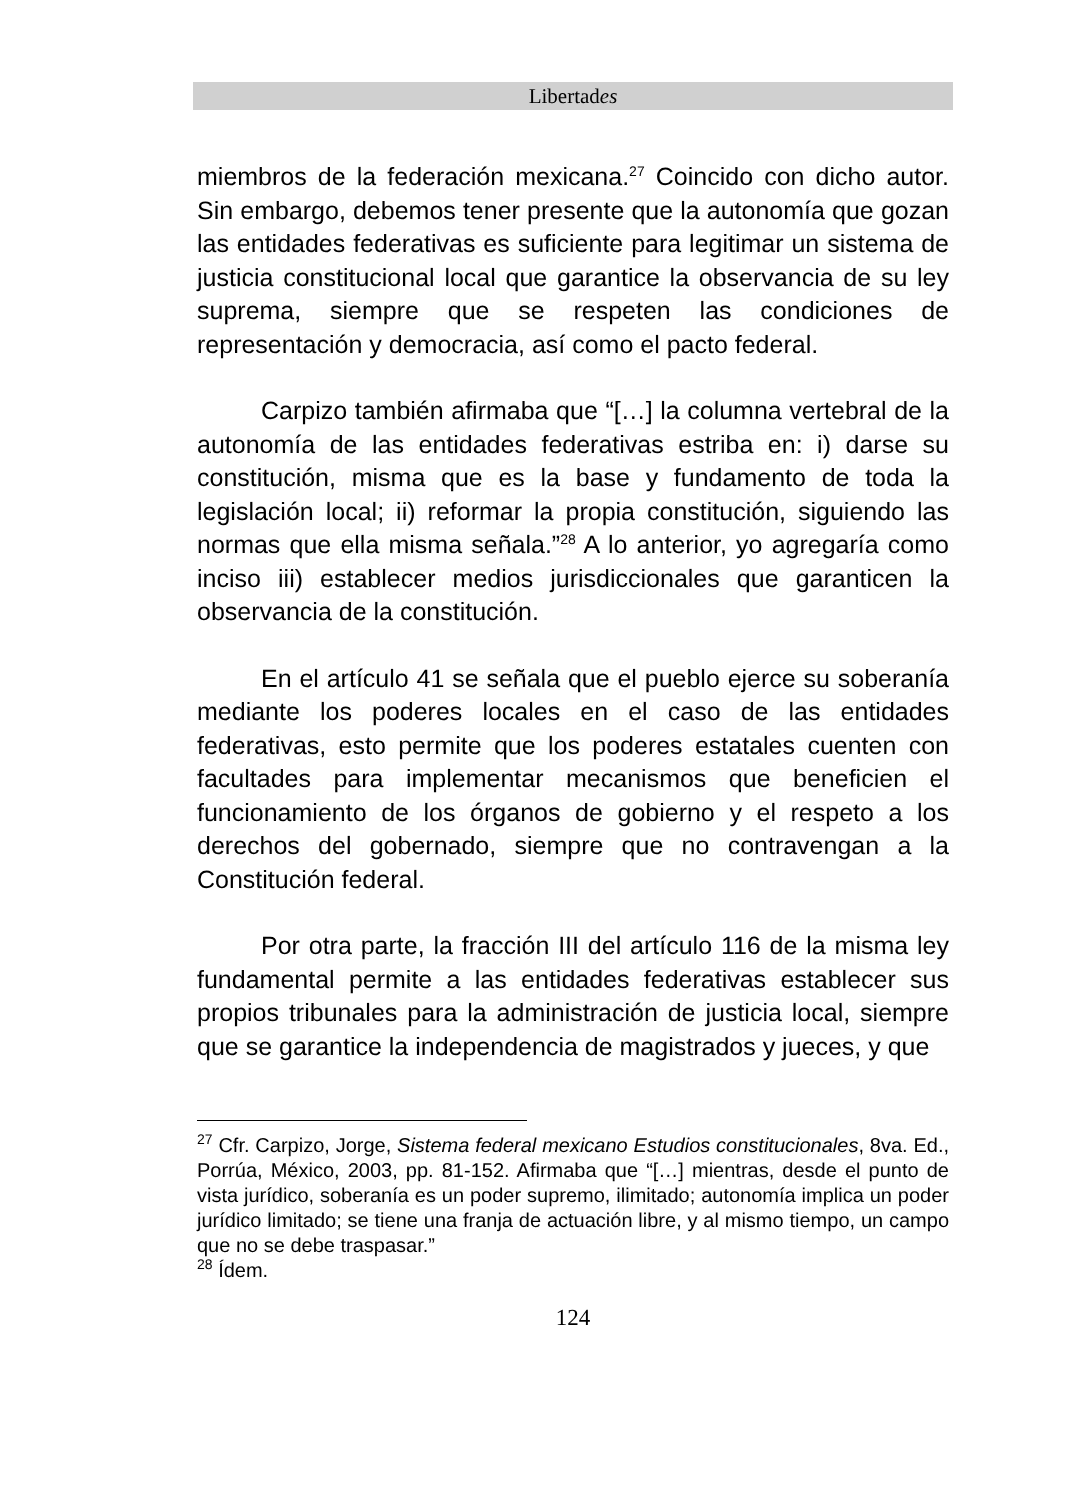Libertades
miembros de la federación mexicana.<sup>27</sup> Coincido con dicho autor. Sin embargo, debemos tener presente que la autonomía que gozan las entidades federativas es suficiente para legitimar un sistema de justicia constitucional local que garantice la observancia de su ley suprema, siempre que se respeten las condiciones de representación y democracia, así como el pacto federal.
Carpizo también afirmaba que “[…] la columna vertebral de la autonomía de las entidades federativas estriba en: i) darse su constitución, misma que es la base y fundamento de toda la legislación local; ii) reformar la propia constitución, siguiendo las normas que ella misma señala.”<sup>28</sup> A lo anterior, yo agregaría como inciso iii) establecer medios jurisdiccionales que garanticen la observancia de la constitución.
En el artículo 41 se señala que el pueblo ejerce su soberanía mediante los poderes locales en el caso de las entidades federativas, esto permite que los poderes estatales cuenten con facultades para implementar mecanismos que beneficien el funcionamiento de los órganos de gobierno y el respeto a los derechos del gobernado, siempre que no contravengan a la Constitución federal.
Por otra parte, la fracción III del artículo 116 de la misma ley fundamental permite a las entidades federativas establecer sus propios tribunales para la administración de justicia local, siempre que se garantice la independencia de magistrados y jueces, y que
<sup>27</sup> Cfr. Carpizo, Jorge, Sistema federal mexicano Estudios constitucionales, 8va. Ed., Porrúa, México, 2003, pp. 81-152. Afirmaba que “[…] mientras, desde el punto de vista jurídico, soberanía es un poder supremo, ilimitado; autonomía implica un poder jurídico limitado; se tiene una franja de actuación libre, y al mismo tiempo, un campo que no se debe traspasar.”
<sup>28</sup> Ídem.
124